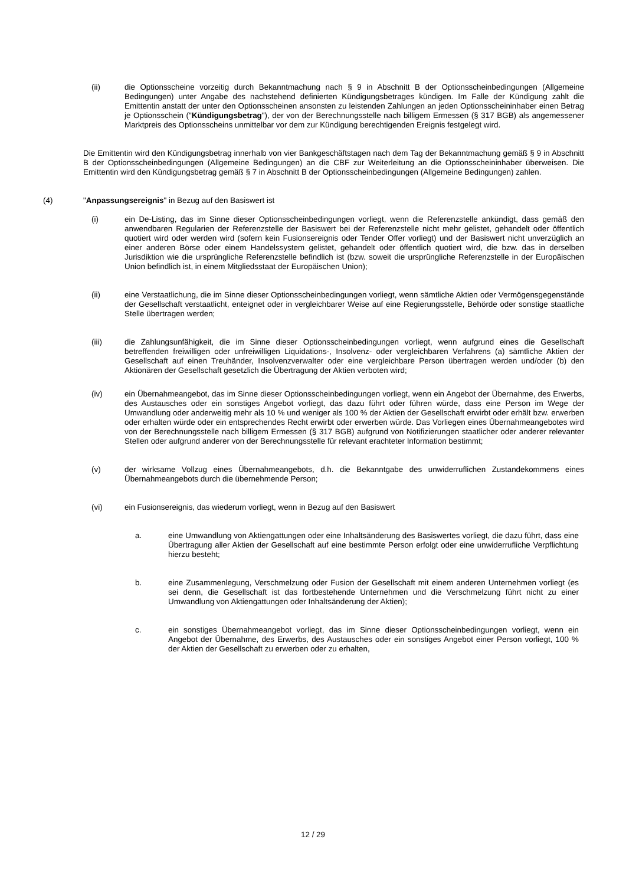(ii) die Optionsscheine vorzeitig durch Bekanntmachung nach § 9 in Abschnitt B der Optionsscheinbedingungen (Allgemeine Bedingungen) unter Angabe des nachstehend definierten Kündigungsbetrages kündigen. Im Falle der Kündigung zahlt die Emittentin anstatt der unter den Optionsscheinen ansonsten zu leistenden Zahlungen an jeden Optionsscheininhaber einen Betrag je Optionsschein ("Kündigungsbetrag"), der von der Berechnungsstelle nach billigem Ermessen (§ 317 BGB) als angemessener Marktpreis des Optionsscheins unmittelbar vor dem zur Kündigung berechtigenden Ereignis festgelegt wird.
Die Emittentin wird den Kündigungsbetrag innerhalb von vier Bankgeschäftstagen nach dem Tag der Bekanntmachung gemäß § 9 in Abschnitt B der Optionsscheinbedingungen (Allgemeine Bedingungen) an die CBF zur Weiterleitung an die Optionsscheininhaber überweisen. Die Emittentin wird den Kündigungsbetrag gemäß § 7 in Abschnitt B der Optionsscheinbedingungen (Allgemeine Bedingungen) zahlen.
(4) "Anpassungsereignis" in Bezug auf den Basiswert ist
(i) ein De-Listing, das im Sinne dieser Optionsscheinbedingungen vorliegt, wenn die Referenzstelle ankündigt, dass gemäß den anwendbaren Regularien der Referenzstelle der Basiswert bei der Referenzstelle nicht mehr gelistet, gehandelt oder öffentlich quotiert wird oder werden wird (sofern kein Fusionsereignis oder Tender Offer vorliegt) und der Basiswert nicht unverzüglich an einer anderen Börse oder einem Handelssystem gelistet, gehandelt oder öffentlich quotiert wird, die bzw. das in derselben Jurisdiktion wie die ursprüngliche Referenzstelle befindlich ist (bzw. soweit die ursprüngliche Referenzstelle in der Europäischen Union befindlich ist, in einem Mitgliedsstaat der Europäischen Union);
(ii) eine Verstaatlichung, die im Sinne dieser Optionsscheinbedingungen vorliegt, wenn sämtliche Aktien oder Vermögensgegenstände der Gesellschaft verstaatlicht, enteignet oder in vergleichbarer Weise auf eine Regierungsstelle, Behörde oder sonstige staatliche Stelle übertragen werden;
(iii) die Zahlungsunfähigkeit, die im Sinne dieser Optionsscheinbedingungen vorliegt, wenn aufgrund eines die Gesellschaft betreffenden freiwilligen oder unfreiwilligen Liquidations-, Insolvenz- oder vergleichbaren Verfahrens (a) sämtliche Aktien der Gesellschaft auf einen Treuhänder, Insolvenzverwalter oder eine vergleichbare Person übertragen werden und/oder (b) den Aktionären der Gesellschaft gesetzlich die Übertragung der Aktien verboten wird;
(iv) ein Übernahmeangebot, das im Sinne dieser Optionsscheinbedingungen vorliegt, wenn ein Angebot der Übernahme, des Erwerbs, des Austausches oder ein sonstiges Angebot vorliegt, das dazu führt oder führen würde, dass eine Person im Wege der Umwandlung oder anderweitig mehr als 10 % und weniger als 100 % der Aktien der Gesellschaft erwirbt oder erhält bzw. erwerben oder erhalten würde oder ein entsprechendes Recht erwirbt oder erwerben würde. Das Vorliegen eines Übernahmeangebotes wird von der Berechnungsstelle nach billigem Ermessen (§ 317 BGB) aufgrund von Notifizierungen staatlicher oder anderer relevanter Stellen oder aufgrund anderer von der Berechnungsstelle für relevant erachteter Information bestimmt;
(v) der wirksame Vollzug eines Übernahmeangebots, d.h. die Bekanntgabe des unwiderruflichen Zustandekommens eines Übernahmeangebots durch die übernehmende Person;
(vi) ein Fusionsereignis, das wiederum vorliegt, wenn in Bezug auf den Basiswert
a. eine Umwandlung von Aktiengattungen oder eine Inhaltsänderung des Basiswertes vorliegt, die dazu führt, dass eine Übertragung aller Aktien der Gesellschaft auf eine bestimmte Person erfolgt oder eine unwiderrufliche Verpflichtung hierzu besteht;
b. eine Zusammenlegung, Verschmelzung oder Fusion der Gesellschaft mit einem anderen Unternehmen vorliegt (es sei denn, die Gesellschaft ist das fortbestehende Unternehmen und die Verschmelzung führt nicht zu einer Umwandlung von Aktiengattungen oder Inhaltsänderung der Aktien);
c. ein sonstiges Übernahmeangebot vorliegt, das im Sinne dieser Optionsscheinbedingungen vorliegt, wenn ein Angebot der Übernahme, des Erwerbs, des Austausches oder ein sonstiges Angebot einer Person vorliegt, 100 % der Aktien der Gesellschaft zu erwerben oder zu erhalten,
12 / 29